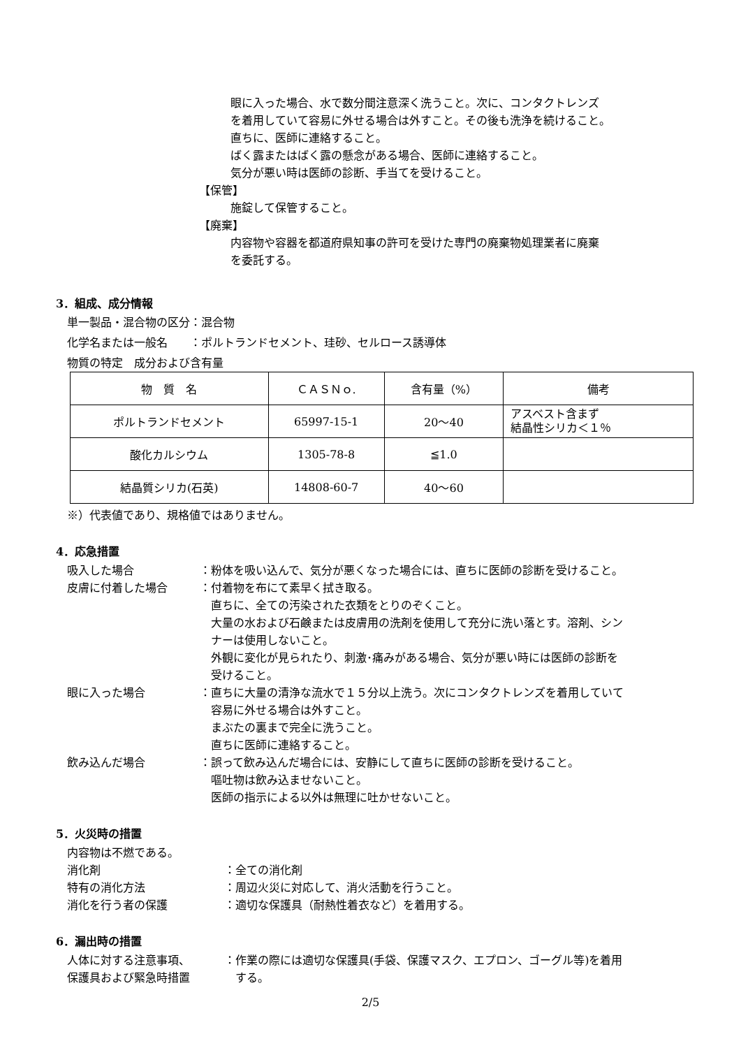眼に入った場合、水で数分間注意深く洗うこと。次に、コンタクトレンズ
を着用していて容易に外せる場合は外すこと。その後も洗浄を続けること。
直ちに、医師に連絡すること。
ばく露またはばく露の懸念がある場合、医師に連絡すること。
気分が悪い時は医師の診断、手当てを受けること。
【保管】
施錠して保管すること。
【廃棄】
内容物や容器を都道府県知事の許可を受けた専門の廃棄物処理業者に廃棄
を委託する。
3．組成、成分情報
単一製品・混合物の区分：混合物
化学名または一般名　　：ポルトランドセメント、珪砂、セルロース誘導体
物質の特定　成分および含有量
| 物 質 名 | ＣＡＳＮｏ. | 含有量（%） | 備考 |
| --- | --- | --- | --- |
| ポルトランドセメント | 65997-15-1 | 20～40 | アスベスト含まず 結晶性シリカ＜１％ |
| 酸化カルシウム | 1305-78-8 | ≦1.0 | |
| 結晶質シリカ(石英) | 14808-60-7 | 40～60 | |
※）代表値であり、規格値ではありません。
4．応急措置
吸入した場合 ：粉体を吸い込んで、気分が悪くなった場合には、直ちに医師の診断を受けること。
皮膚に付着した場合 ：付着物を布にて素早く拭き取る。
　直ちに、全ての汚染された衣類をとりのぞくこと。
　大量の水および石鹸または皮膚用の洗剤を使用して充分に洗い落とす。溶剤、シン
　ナーは使用しないこと。
　外観に変化が見られたり、刺激･痛みがある場合、気分が悪い時には医師の診断を
　受けること。
眼に入った場合 ：直ちに大量の清浄な流水で１５分以上洗う。次にコンタクトレンズを着用していて
　容易に外せる場合は外すこと。
　まぶたの裏まで完全に洗うこと。
　直ちに医師に連絡すること。
飲み込んだ場合 ：誤って飲み込んだ場合には、安静にして直ちに医師の診断を受けること。
　嘔吐物は飲み込ませないこと。
　医師の指示による以外は無理に吐かせないこと。
5．火災時の措置
内容物は不燃である。
消化剤 ：全ての消化剤
特有の消化方法 ：周辺火災に対応して、消火活動を行うこと。
消化を行う者の保護 ：適切な保護具（耐熱性着衣など）を着用する。
6．漏出時の措置
人体に対する注意事項、
保護具および緊急時措置
：作業の際には適切な保護具(手袋、保護マスク、エプロン、ゴーグル等)を着用
　する。
2/5